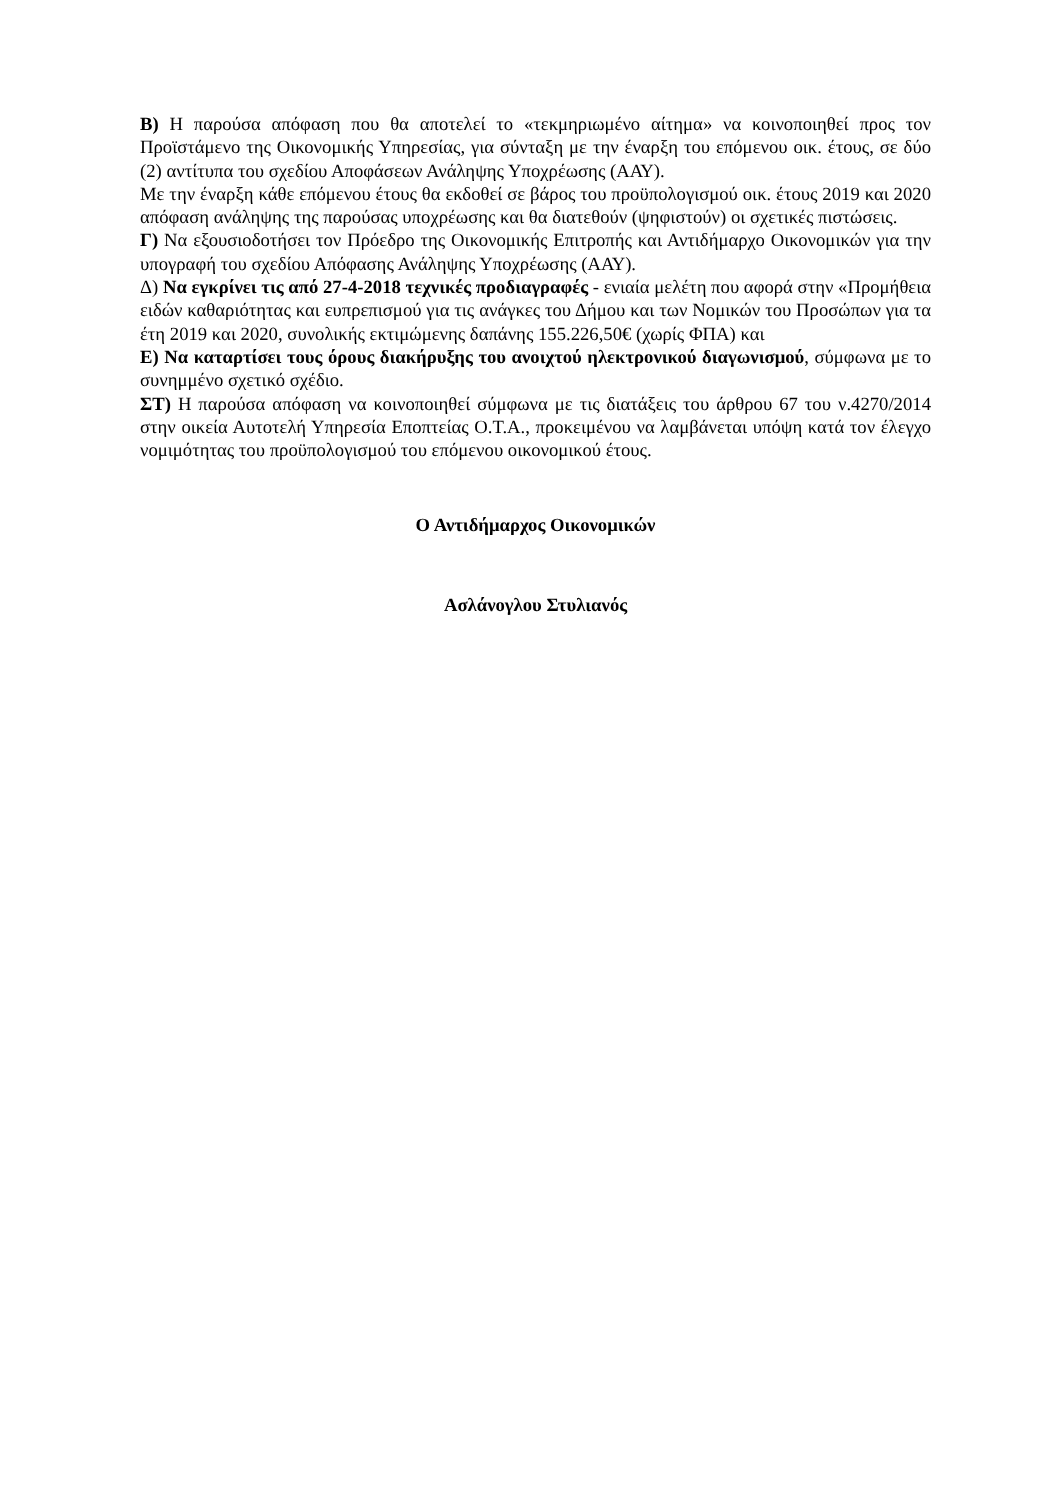Β) Η παρούσα απόφαση που θα αποτελεί το «τεκμηριωμένο αίτημα» να κοινοποιηθεί προς τον Προϊστάμενο της Οικονομικής Υπηρεσίας, για σύνταξη με την έναρξη του επόμενου οικ. έτους, σε δύο (2) αντίτυπα του σχεδίου Αποφάσεων Ανάληψης Υποχρέωσης (ΑΑΥ).
Με την έναρξη κάθε επόμενου έτους θα εκδοθεί σε βάρος του προϋπολογισμού οικ. έτους 2019 και 2020 απόφαση ανάληψης της παρούσας υποχρέωσης και θα διατεθούν (ψηφιστούν) οι σχετικές πιστώσεις.
Γ) Να εξουσιοδοτήσει τον Πρόεδρο της Οικονομικής Επιτροπής και Αντιδήμαρχο Οικονομικών για την υπογραφή του σχεδίου Απόφασης Ανάληψης Υποχρέωσης (ΑΑΥ).
Δ) Να εγκρίνει τις από 27-4-2018 τεχνικές προδιαγραφές - ενιαία μελέτη που αφορά στην «Προμήθεια ειδών καθαριότητας και ευπρεπισμού για τις ανάγκες του Δήμου και των Νομικών του Προσώπων για τα έτη 2019 και 2020, συνολικής εκτιμώμενης δαπάνης 155.226,50€ (χωρίς ΦΠΑ) και
Ε) Να καταρτίσει τους όρους διακήρυξης του ανοιχτού ηλεκτρονικού διαγωνισμού, σύμφωνα με το συνημμένο σχετικό σχέδιο.
ΣΤ) Η παρούσα απόφαση να κοινοποιηθεί σύμφωνα με τις διατάξεις του άρθρου 67 του ν.4270/2014 στην οικεία Αυτοτελή Υπηρεσία Εποπτείας Ο.Τ.Α., προκειμένου να λαμβάνεται υπόψη κατά τον έλεγχο νομιμότητας του προϋπολογισμού του επόμενου οικονομικού έτους.
Ο Αντιδήμαρχος Οικονομικών
Ασλάνογλου Στυλιανός